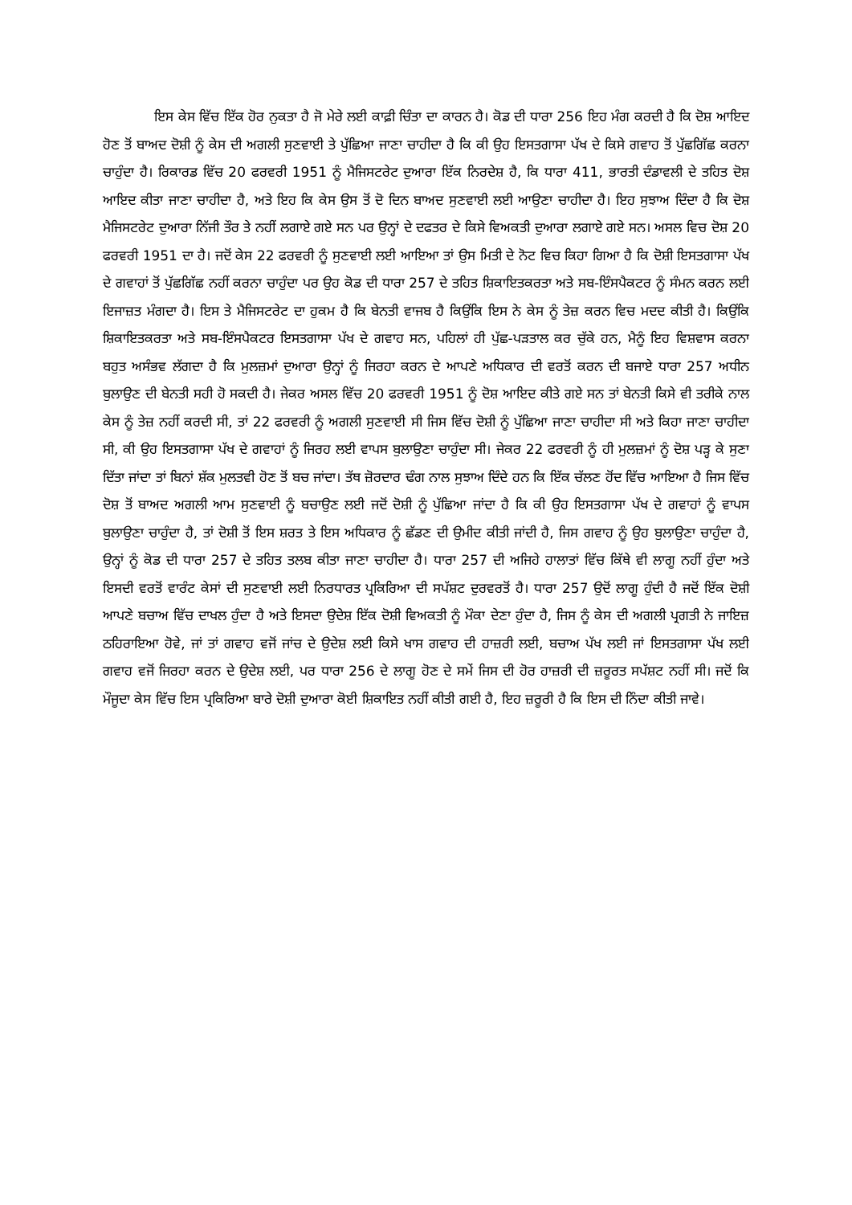ਇਸ ਕੇਸ ਵਿੱਚ ਇੱਕ ਹੋਰ ਨੁਕਤਾ ਹੈ ਜੋ ਮੇਰੇ ਲਈ ਕਾਫ਼ੀ ਚਿੰਤਾ ਦਾ ਕਾਰਨ ਹੈ। ਕੋਡ ਦੀ ਧਾਰਾ 256 ਇਹ ਮੰਗ ਕਰਦੀ ਹੈ ਕਿ ਦੋਸ਼ ਆਇਦ ਹੋਣ ਤੋਂ ਬਾਅਦ ਦੋਸ਼ੀ ਨੂੰ ਕੇਸ ਦੀ ਅਗਲੀ ਸੁਣਵਾਈ ਤੇ ਪੁੱਛਿਆ ਜਾਣਾ ਚਾਹੀਦਾ ਹੈ ਕਿ ਕੀ ਉਹ ਇਸਤਗਾਸਾ ਪੱਖ ਦੇ ਕਿਸੇ ਗਵਾਹ ਤੋਂ ਪੁੱਛਗਿੱਛ ਕਰਨਾ ਚਾਹੁੰਦਾ ਹੈ। ਰਿਕਾਰਡ ਵਿੱਚ 20 ਫਰਵਰੀ 1951 ਨੂੰ ਮੈਜਿਸਟਰੇਟ ਦੁਆਰਾ ਇੱਕ ਨਿਰਦੇਸ਼ ਹੈ, ਕਿ ਧਾਰਾ 411, ਭਾਰਤੀ ਦੰਡਾਵਲੀ ਦੇ ਤਹਿਤ ਦੋਸ਼ ਆਇਦ ਕੀਤਾ ਜਾਣਾ ਚਾਹੀਦਾ ਹੈ, ਅਤੇ ਇਹ ਕਿ ਕੇਸ ਉਸ ਤੋਂ ਦੋ ਦਿਨ ਬਾਅਦ ਸੁਣਵਾਈ ਲਈ ਆਉਣਾ ਚਾਹੀਦਾ ਹੈ। ਇਹ ਸੁਝਾਅ ਦਿੰਦਾ ਹੈ ਕਿ ਦੋਸ਼ ਮੈਜਿਸਟਰੇਟ ਦੁਆਰਾ ਨਿੱਜੀ ਤੌਰ ਤੇ ਨਹੀਂ ਲਗਾਏ ਗਏ ਸਨ ਪਰ ਉਨ੍ਹਾਂ ਦੇ ਦਫਤਰ ਦੇ ਕਿਸੇ ਵਿਅਕਤੀ ਦੁਆਰਾ ਲਗਾਏ ਗਏ ਸਨ। ਅਸਲ ਵਿਚ ਦੋਸ਼ 20 ਫਰਵਰੀ 1951 ਦਾ ਹੈ। ਜਦੋਂ ਕੇਸ 22 ਫਰਵਰੀ ਨੂੰ ਸੁਣਵਾਈ ਲਈ ਆਇਆ ਤਾਂ ਉਸ ਮਿਤੀ ਦੇ ਨੋਟ ਵਿਚ ਕਿਹਾ ਗਿਆ ਹੈ ਕਿ ਦੋਸ਼ੀ ਇਸਤਗਾਸਾ ਪੱਖ ਦੇ ਗਵਾਹਾਂ ਤੋਂ ਪੁੱਛਗਿੱਛ ਨਹੀਂ ਕਰਨਾ ਚਾਹੁੰਦਾ ਪਰ ਉਹ ਕੋਡ ਦੀ ਧਾਰਾ 257 ਦੇ ਤਹਿਤ ਸ਼ਿਕਾਇਤਕਰਤਾ ਅਤੇ ਸਬ-ਇੰਸਪੈਕਟਰ ਨੂੰ ਸੰਮਨ ਕਰਨ ਲਈ ਇਜਾਜ਼ਤ ਮੰਗਦਾ ਹੈ। ਇਸ ਤੇ ਮੈਜਿਸਟਰੇਟ ਦਾ ਹੁਕਮ ਹੈ ਕਿ ਬੇਨਤੀ ਵਾਜਬ ਹੈ ਕਿਉਂਕਿ ਇਸ ਨੇ ਕੇਸ ਨੂੰ ਤੇਜ਼ ਕਰਨ ਵਿਚ ਮਦਦ ਕੀਤੀ ਹੈ। ਕਿਉਂਕਿ ਸ਼ਿਕਾਇਤਕਰਤਾ ਅਤੇ ਸਬ-ਇੰਸਪੈਕਟਰ ਇਸਤਗਾਸਾ ਪੱਖ ਦੇ ਗਵਾਹ ਸਨ, ਪਹਿਲਾਂ ਹੀ ਪੁੱਛ-ਪੜਤਾਲ ਕਰ ਚੁੱਕੇ ਹਨ, ਮੈਨੂੰ ਇਹ ਵਿਸ਼ਵਾਸ ਕਰਨਾ ਬਹੁਤ ਅਸੰਭਵ ਲੱਗਦਾ ਹੈ ਕਿ ਮੁਲਜ਼ਮਾਂ ਦੁਆਰਾ ਉਨ੍ਹਾਂ ਨੂੰ ਜਿਰਹਾ ਕਰਨ ਦੇ ਆਪਣੇ ਅਧਿਕਾਰ ਦੀ ਵਰਤੋਂ ਕਰਨ ਦੀ ਬਜਾਏ ਧਾਰਾ 257 ਅਧੀਨ ਬੁਲਾਉਣ ਦੀ ਬੇਨਤੀ ਸਹੀ ਹੋ ਸਕਦੀ ਹੈ। ਜੇਕਰ ਅਸਲ ਵਿੱਚ 20 ਫਰਵਰੀ 1951 ਨੂੰ ਦੋਸ਼ ਆਇਦ ਕੀਤੇ ਗਏ ਸਨ ਤਾਂ ਬੇਨਤੀ ਕਿਸੇ ਵੀ ਤਰੀਕੇ ਨਾਲ ਕੇਸ ਨੂੰ ਤੇਜ਼ ਨਹੀਂ ਕਰਦੀ ਸੀ, ਤਾਂ 22 ਫਰਵਰੀ ਨੂੰ ਅਗਲੀ ਸੁਣਵਾਈ ਸੀ ਜਿਸ ਵਿੱਚ ਦੋਸ਼ੀ ਨੂੰ ਪੁੱਛਿਆ ਜਾਣਾ ਚਾਹੀਦਾ ਸੀ ਅਤੇ ਕਿਹਾ ਜਾਣਾ ਚਾਹੀਦਾ ਸੀ, ਕੀ ਉਹ ਇਸਤਗਾਸਾ ਪੱਖ ਦੇ ਗਵਾਹਾਂ ਨੂੰ ਜਿਰਹ ਲਈ ਵਾਪਸ ਬੁਲਾਉਣਾ ਚਾਹੁੰਦਾ ਸੀ। ਜੇਕਰ 22 ਫਰਵਰੀ ਨੂੰ ਹੀ ਮੁਲਜ਼ਮਾਂ ਨੂੰ ਦੋਸ਼ ਪੜ੍ਹ ਕੇ ਸੁਣਾ ਦਿੱਤਾ ਜਾਂਦਾ ਤਾਂ ਬਿਨਾਂ ਸ਼ੱਕ ਮੁਲਤਵੀ ਹੋਣ ਤੋਂ ਬਚ ਜਾਂਦਾ। ਤੱਥ ਜ਼ੋਰਦਾਰ ਢੰਗ ਨਾਲ ਸੁਝਾਅ ਦਿੰਦੇ ਹਨ ਕਿ ਇੱਕ ਚੱਲਣ ਹੋਂਦ ਵਿੱਚ ਆਇਆ ਹੈ ਜਿਸ ਵਿੱਚ ਦੋਸ਼ ਤੋਂ ਬਾਅਦ ਅਗਲੀ ਆਮ ਸੁਣਵਾਈ ਨੂੰ ਬਚਾਉਣ ਲਈ ਜਦੋਂ ਦੋਸ਼ੀ ਨੂੰ ਪੁੱਛਿਆ ਜਾਂਦਾ ਹੈ ਕਿ ਕੀ ਉਹ ਇਸਤਗਾਸਾ ਪੱਖ ਦੇ ਗਵਾਹਾਂ ਨੂੰ ਵਾਪਸ ਬੁਲਾਉਣਾ ਚਾਹੁੰਦਾ ਹੈ, ਤਾਂ ਦੋਸ਼ੀ ਤੋਂ ਇਸ ਸ਼ਰਤ ਤੇ ਇਸ ਅਧਿਕਾਰ ਨੂੰ ਛੱਡਣ ਦੀ ਉਮੀਦ ਕੀਤੀ ਜਾਂਦੀ ਹੈ, ਜਿਸ ਗਵਾਹ ਨੂੰ ਉਹ ਬੁਲਾਉਣਾ ਚਾਹੁੰਦਾ ਹੈ, ਉਨ੍ਹਾਂ ਨੂੰ ਕੋਡ ਦੀ ਧਾਰਾ 257 ਦੇ ਤਹਿਤ ਤਲਬ ਕੀਤਾ ਜਾਣਾ ਚਾਹੀਦਾ ਹੈ। ਧਾਰਾ 257 ਦੀ ਅਜਿਹੇ ਹਾਲਾਤਾਂ ਵਿੱਚ ਕਿੱਥੇ ਵੀ ਲਾਗੂ ਨਹੀਂ ਹੁੰਦਾ ਅਤੇ ਇਸਦੀ ਵਰਤੋਂ ਵਾਰੰਟ ਕੇਸਾਂ ਦੀ ਸੁਣਵਾਈ ਲਈ ਨਿਰਧਾਰਤ ਪ੍ਰਕਿਰਿਆ ਦੀ ਸਪੱਸ਼ਟ ਦੁਰਵਰਤੋਂ ਹੈ। ਧਾਰਾ 257 ਉਦੋਂ ਲਾਗੂ ਹੁੰਦੀ ਹੈ ਜਦੋਂ ਇੱਕ ਦੋਸ਼ੀ ਆਪਣੇ ਬਚਾਅ ਵਿੱਚ ਦਾਖਲ ਹੁੰਦਾ ਹੈ ਅਤੇ ਇਸਦਾ ਉਦੇਸ਼ ਇੱਕ ਦੋਸ਼ੀ ਵਿਅਕਤੀ ਨੂੰ ਮੌਕਾ ਦੇਣਾ ਹੁੰਦਾ ਹੈ, ਜਿਸ ਨੂੰ ਕੇਸ ਦੀ ਅਗਲੀ ਪ੍ਰਗਤੀ ਨੇ ਜਾਇਜ਼ ਠਹਿਰਾਇਆ ਹੋਵੇ, ਜਾਂ ਤਾਂ ਗਵਾਹ ਵਜੋਂ ਜਾਂਚ ਦੇ ਉਦੇਸ਼ ਲਈ ਕਿਸੇ ਖਾਸ ਗਵਾਹ ਦੀ ਹਾਜ਼ਰੀ ਲਈ, ਬਚਾਅ ਪੱਖ ਲਈ ਜਾਂ ਇਸਤਗਾਸਾ ਪੱਖ ਲਈ ਗਵਾਹ ਵਜੋਂ ਜਿਰਹਾ ਕਰਨ ਦੇ ਉਦੇਸ਼ ਲਈ, ਪਰ ਧਾਰਾ 256 ਦੇ ਲਾਗੂ ਹੋਣ ਦੇ ਸਮੇਂ ਜਿਸ ਦੀ ਹੋਰ ਹਾਜ਼ਰੀ ਦੀ ਜ਼ਰੂਰਤ ਸਪੱਸ਼ਟ ਨਹੀਂ ਸੀ। ਜਦੋਂ ਕਿ ਮੌਜੂਦਾ ਕੇਸ ਵਿੱਚ ਇਸ ਪ੍ਰਕਿਰਿਆ ਬਾਰੇ ਦੋਸ਼ੀ ਦੁਆਰਾ ਕੋਈ ਸ਼ਿਕਾਇਤ ਨਹੀਂ ਕੀਤੀ ਗਈ ਹੈ, ਇਹ ਜ਼ਰੂਰੀ ਹੈ ਕਿ ਇਸ ਦੀ ਨਿੰਦਾ ਕੀਤੀ ਜਾਵੇ।